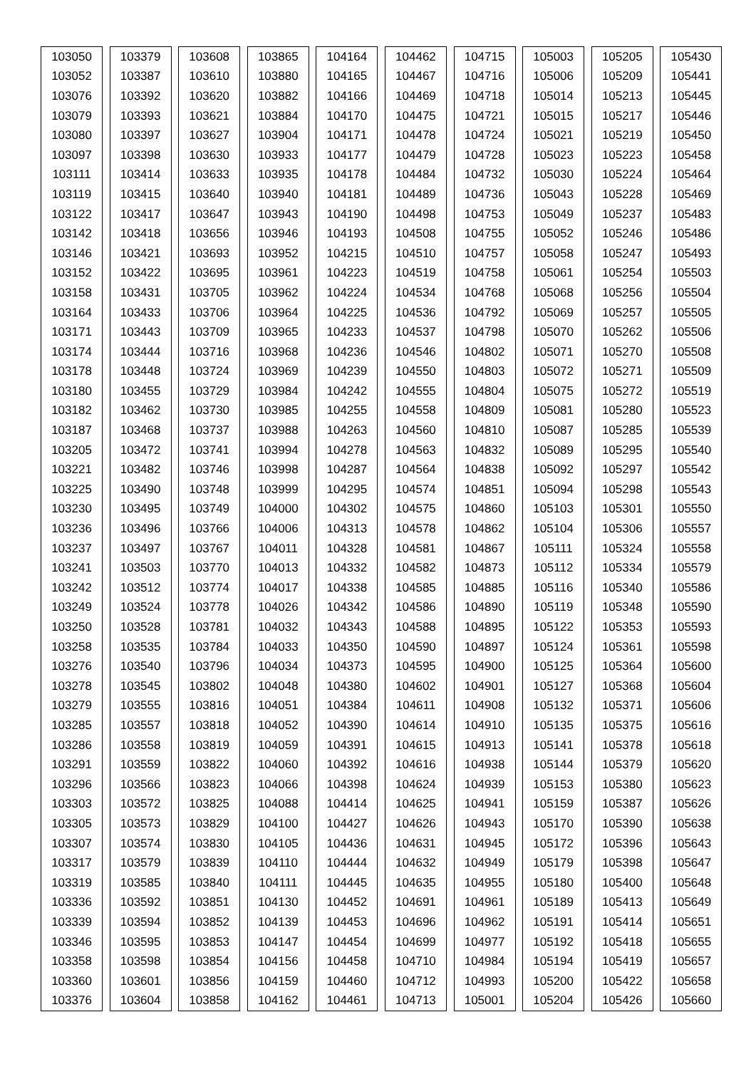| 103050 | | 103379 | | 103608 | | 103865 | | 104164 | | 104462 | | 104715 | | 105003 | | 105205 | | 105430 |
| 103052 | | 103387 | | 103610 | | 103880 | | 104165 | | 104467 | | 104716 | | 105006 | | 105209 | | 105441 |
| 103076 | | 103392 | | 103620 | | 103882 | | 104166 | | 104469 | | 104718 | | 105014 | | 105213 | | 105445 |
| 103079 | | 103393 | | 103621 | | 103884 | | 104170 | | 104475 | | 104721 | | 105015 | | 105217 | | 105446 |
| 103080 | | 103397 | | 103627 | | 103904 | | 104171 | | 104478 | | 104724 | | 105021 | | 105219 | | 105450 |
| 103097 | | 103398 | | 103630 | | 103933 | | 104177 | | 104479 | | 104728 | | 105023 | | 105223 | | 105458 |
| 103111 | | 103414 | | 103633 | | 103935 | | 104178 | | 104484 | | 104732 | | 105030 | | 105224 | | 105464 |
| 103119 | | 103415 | | 103640 | | 103940 | | 104181 | | 104489 | | 104736 | | 105043 | | 105228 | | 105469 |
| 103122 | | 103417 | | 103647 | | 103943 | | 104190 | | 104498 | | 104753 | | 105049 | | 105237 | | 105483 |
| 103142 | | 103418 | | 103656 | | 103946 | | 104193 | | 104508 | | 104755 | | 105052 | | 105246 | | 105486 |
| 103146 | | 103421 | | 103693 | | 103952 | | 104215 | | 104510 | | 104757 | | 105058 | | 105247 | | 105493 |
| 103152 | | 103422 | | 103695 | | 103961 | | 104223 | | 104519 | | 104758 | | 105061 | | 105254 | | 105503 |
| 103158 | | 103431 | | 103705 | | 103962 | | 104224 | | 104534 | | 104768 | | 105068 | | 105256 | | 105504 |
| 103164 | | 103433 | | 103706 | | 103964 | | 104225 | | 104536 | | 104792 | | 105069 | | 105257 | | 105505 |
| 103171 | | 103443 | | 103709 | | 103965 | | 104233 | | 104537 | | 104798 | | 105070 | | 105262 | | 105506 |
| 103174 | | 103444 | | 103716 | | 103968 | | 104236 | | 104546 | | 104802 | | 105071 | | 105270 | | 105508 |
| 103178 | | 103448 | | 103724 | | 103969 | | 104239 | | 104550 | | 104803 | | 105072 | | 105271 | | 105509 |
| 103180 | | 103455 | | 103729 | | 103984 | | 104242 | | 104555 | | 104804 | | 105075 | | 105272 | | 105519 |
| 103182 | | 103462 | | 103730 | | 103985 | | 104255 | | 104558 | | 104809 | | 105081 | | 105280 | | 105523 |
| 103187 | | 103468 | | 103737 | | 103988 | | 104263 | | 104560 | | 104810 | | 105087 | | 105285 | | 105539 |
| 103205 | | 103472 | | 103741 | | 103994 | | 104278 | | 104563 | | 104832 | | 105089 | | 105295 | | 105540 |
| 103221 | | 103482 | | 103746 | | 103998 | | 104287 | | 104564 | | 104838 | | 105092 | | 105297 | | 105542 |
| 103225 | | 103490 | | 103748 | | 103999 | | 104295 | | 104574 | | 104851 | | 105094 | | 105298 | | 105543 |
| 103230 | | 103495 | | 103749 | | 104000 | | 104302 | | 104575 | | 104860 | | 105103 | | 105301 | | 105550 |
| 103236 | | 103496 | | 103766 | | 104006 | | 104313 | | 104578 | | 104862 | | 105104 | | 105306 | | 105557 |
| 103237 | | 103497 | | 103767 | | 104011 | | 104328 | | 104581 | | 104867 | | 105111 | | 105324 | | 105558 |
| 103241 | | 103503 | | 103770 | | 104013 | | 104332 | | 104582 | | 104873 | | 105112 | | 105334 | | 105579 |
| 103242 | | 103512 | | 103774 | | 104017 | | 104338 | | 104585 | | 104885 | | 105116 | | 105340 | | 105586 |
| 103249 | | 103524 | | 103778 | | 104026 | | 104342 | | 104586 | | 104890 | | 105119 | | 105348 | | 105590 |
| 103250 | | 103528 | | 103781 | | 104032 | | 104343 | | 104588 | | 104895 | | 105122 | | 105353 | | 105593 |
| 103258 | | 103535 | | 103784 | | 104033 | | 104350 | | 104590 | | 104897 | | 105124 | | 105361 | | 105598 |
| 103276 | | 103540 | | 103796 | | 104034 | | 104373 | | 104595 | | 104900 | | 105125 | | 105364 | | 105600 |
| 103278 | | 103545 | | 103802 | | 104048 | | 104380 | | 104602 | | 104901 | | 105127 | | 105368 | | 105604 |
| 103279 | | 103555 | | 103816 | | 104051 | | 104384 | | 104611 | | 104908 | | 105132 | | 105371 | | 105606 |
| 103285 | | 103557 | | 103818 | | 104052 | | 104390 | | 104614 | | 104910 | | 105135 | | 105375 | | 105616 |
| 103286 | | 103558 | | 103819 | | 104059 | | 104391 | | 104615 | | 104913 | | 105141 | | 105378 | | 105618 |
| 103291 | | 103559 | | 103822 | | 104060 | | 104392 | | 104616 | | 104938 | | 105144 | | 105379 | | 105620 |
| 103296 | | 103566 | | 103823 | | 104066 | | 104398 | | 104624 | | 104939 | | 105153 | | 105380 | | 105623 |
| 103303 | | 103572 | | 103825 | | 104088 | | 104414 | | 104625 | | 104941 | | 105159 | | 105387 | | 105626 |
| 103305 | | 103573 | | 103829 | | 104100 | | 104427 | | 104626 | | 104943 | | 105170 | | 105390 | | 105638 |
| 103307 | | 103574 | | 103830 | | 104105 | | 104436 | | 104631 | | 104945 | | 105172 | | 105396 | | 105643 |
| 103317 | | 103579 | | 103839 | | 104110 | | 104444 | | 104632 | | 104949 | | 105179 | | 105398 | | 105647 |
| 103319 | | 103585 | | 103840 | | 104111 | | 104445 | | 104635 | | 104955 | | 105180 | | 105400 | | 105648 |
| 103336 | | 103592 | | 103851 | | 104130 | | 104452 | | 104691 | | 104961 | | 105189 | | 105413 | | 105649 |
| 103339 | | 103594 | | 103852 | | 104139 | | 104453 | | 104696 | | 104962 | | 105191 | | 105414 | | 105651 |
| 103346 | | 103595 | | 103853 | | 104147 | | 104454 | | 104699 | | 104977 | | 105192 | | 105418 | | 105655 |
| 103358 | | 103598 | | 103854 | | 104156 | | 104458 | | 104710 | | 104984 | | 105194 | | 105419 | | 105657 |
| 103360 | | 103601 | | 103856 | | 104159 | | 104460 | | 104712 | | 104993 | | 105200 | | 105422 | | 105658 |
| 103376 | | 103604 | | 103858 | | 104162 | | 104461 | | 104713 | | 105001 | | 105204 | | 105426 | | 105660 |